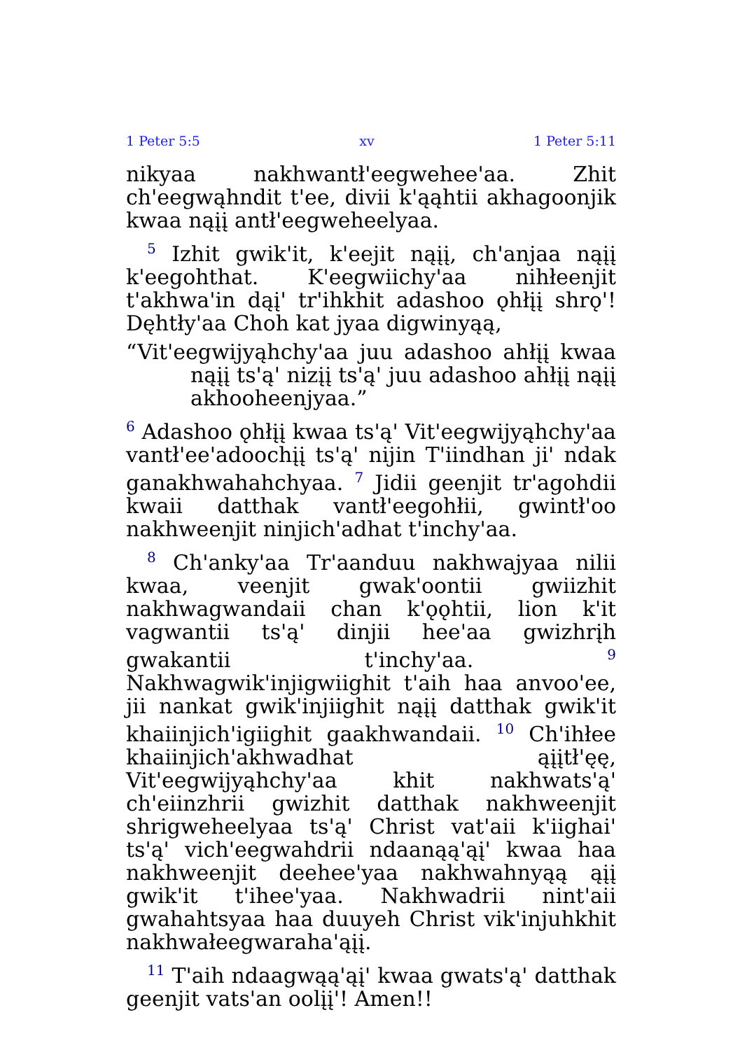1 Peter 5:5 xv 1 Peter 5:11
nikyaa nakhwantł'eegwehee'aa. Zhit ch'eegwąhndit t'ee, divii k'ąąhtii akhagoonjik kwaa nąįį antł'eegweheelyaa.
<sup>5</sup> Izhit gwik'it, k'eejit nąįį, ch'anjaa nąįį k'eegohthat. K'eegwiichy'aa nihłeenjit t'akhwa'in dąį' tr'ihkhit adashoo ǫhłįį shrǫ'! Dęhtły'aa Choh kat jyaa digwinyąą,
“Vit'eegwijyąhchy'aa juu adashoo ahłįį kwaa nąįį ts'ą' nizįį ts'ą' juu adashoo ahłįį nąįį akhooheenjyaa.”
<sup>6</sup> Adashoo ǫhłįį kwaa ts'ą' Vit'eegwijyąhchy'aa vantł'ee'adoochįį ts'ą' nijin T'iindhan ji' ndak ganakhwahahchyaa. <sup>7</sup> Jidii geenjit tr'agohdii kwaii datthak vantł'eegohłii, gwintł'oo nakhweenjit ninjich'adhat t'inchy'aa.
<sup>8</sup> Ch'anky'aa Tr'aanduu nakhwajyaa nilii kwaa, veenjit gwak'oontii gwiizhit nakhwagwandaii chan k'ǫǫhtii, lion k'it vagwantii ts'ą' dinjii hee'aa gwizhrįh gwakantii t'inchy'aa. <sup>9</sup> Nakhwagwik'injigwiighit t'aih haa anvoo'ee, jii nankat gwik'injiighit nąįį datthak gwik'it khaiinjich'igiighit gaakhwandaii. <sup>10</sup> Ch'ihłee khaiinjich'akhwadhat ąįįtł'ęę, Vit'eegwijyąhchy'aa khit nakhwats'ą' ch'eiinzhrii gwizhit datthak nakhweenjit shrigweheelyaa ts'ą' Christ vat'aii k'iighai' ts'ą' vich'eegwahdrii ndaanąą'ąį' kwaa haa nakhweenjit deehee'yaa nakhwahnyąą ąįį gwik'it t'ihee'yaa. Nakhwadrii nint'aii gwahahtsyaa haa duuyeh Christ vik'injuhkhit nakhwałeegwaraha'ąįį.
<sup>11</sup> T'aih ndaagwąą'ąį' kwaa gwats'ą' datthak geenjit vats'an oolįį'! Amen!!